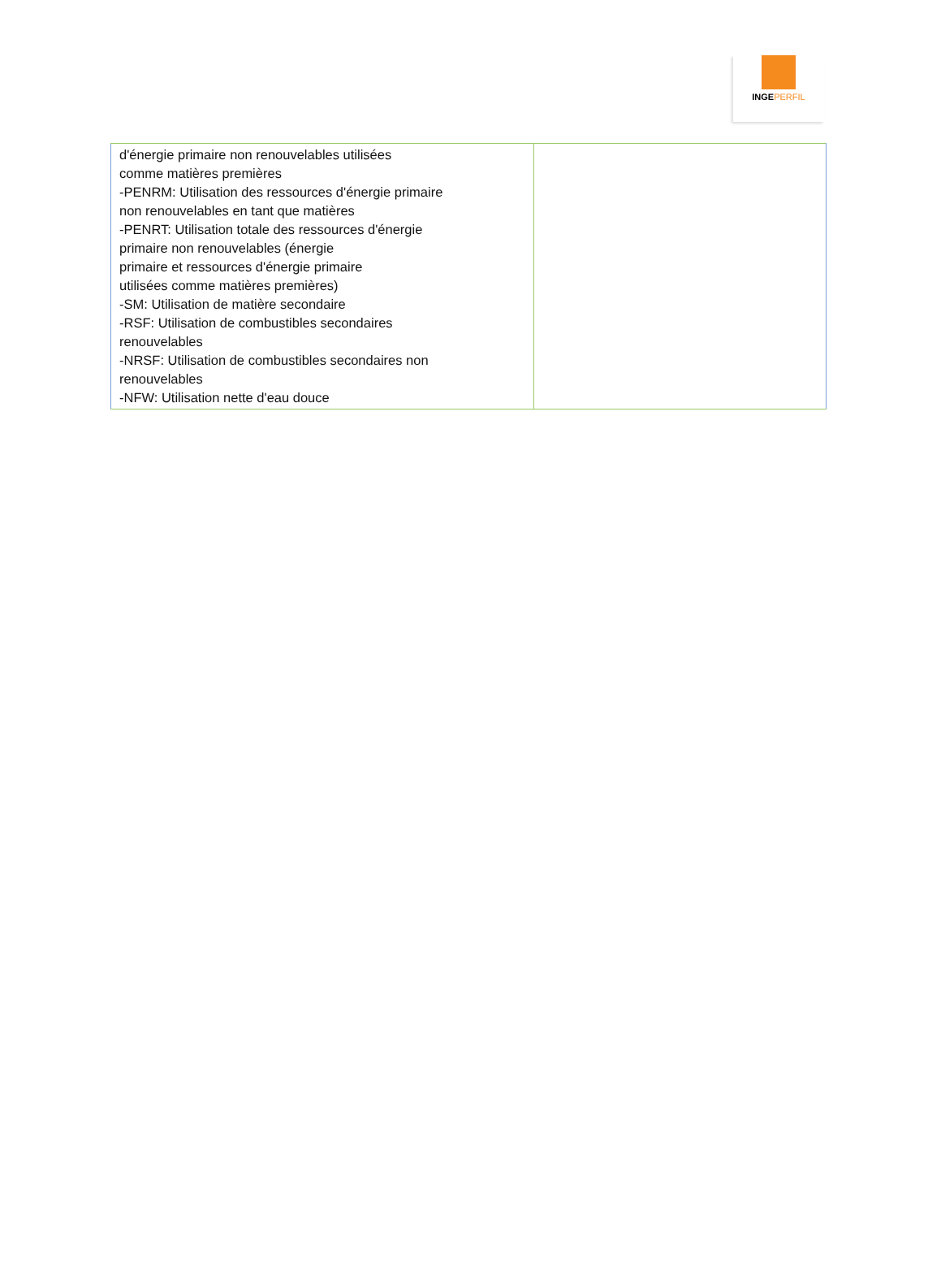INGEPERFIL
| d'énergie primaire non renouvelables utilisées comme matières premières -PENRM: Utilisation des ressources d'énergie primaire non renouvelables en tant que matières -PENRT: Utilisation totale des ressources d'énergie primaire non renouvelables (énergie primaire et ressources d'énergie primaire utilisées comme matières premières) -SM: Utilisation de matière secondaire -RSF: Utilisation de combustibles secondaires renouvelables -NRSF: Utilisation de combustibles secondaires non renouvelables -NFW: Utilisation nette d'eau douce | |